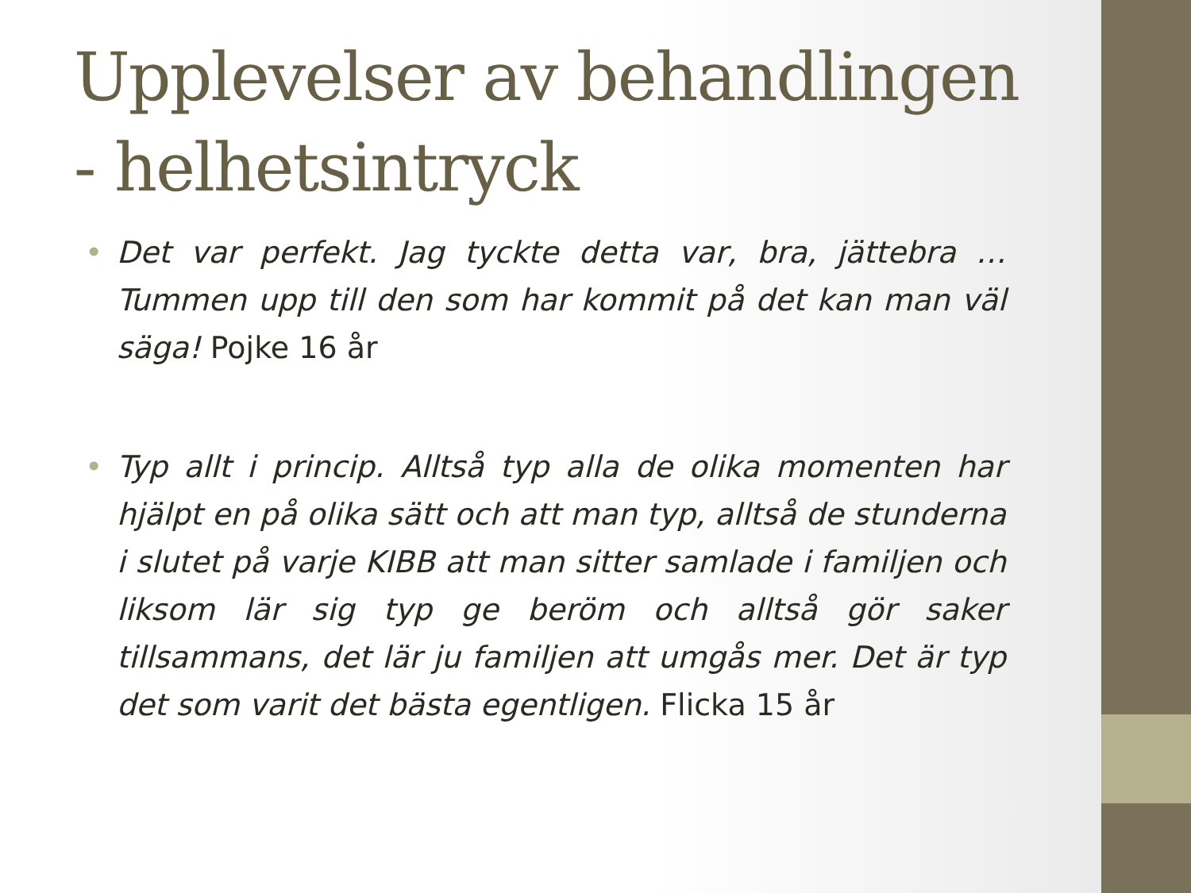Upplevelser av behandlingen - helhetsintryck
• Det var perfekt. Jag tyckte detta var, bra, jättebra … Tummen upp till den som har kommit på det kan man väl säga! Pojke 16 år
• Typ allt i princip. Alltså typ alla de olika momenten har hjälpt en på olika sätt och att man typ, alltså de stunderna i slutet på varje KIBB att man sitter samlade i familjen och liksom lär sig typ ge beröm och alltså gör saker tillsammans, det lär ju familjen att umgås mer. Det är typ det som varit det bästa egentligen. Flicka 15 år